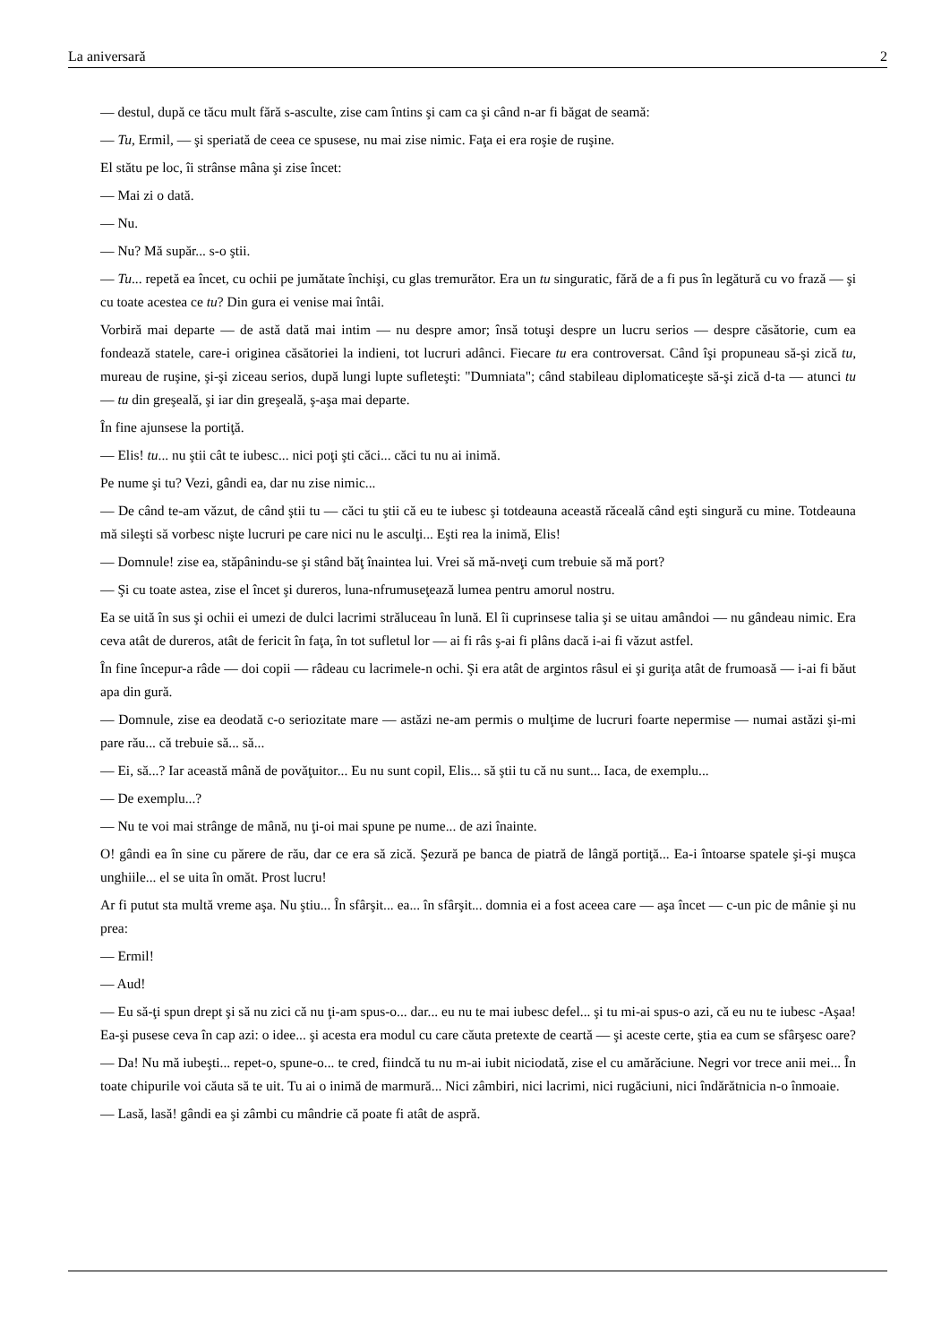La aniversară 2
— destul, după ce tăcu mult fără s-asculte, zise cam întins şi cam ca şi când n-ar fi băgat de seamă:
— Tu, Ermil, — şi speriată de ceea ce spusese, nu mai zise nimic. Faţa ei era roşie de ruşine.
El stătu pe loc, îi strânse mâna şi zise încet:
— Mai zi o dată.
— Nu.
— Nu? Mă supăr... s-o ştii.
— Tu... repetă ea încet, cu ochii pe jumătate închişi, cu glas tremurător. Era un tu singuratic, fără de a fi pus în legătură cu vo frază — şi cu toate acestea ce tu? Din gura ei venise mai întâi.
Vorbiră mai departe — de astă dată mai intim — nu despre amor; însă totuşi despre un lucru serios — despre căsătorie, cum ea fondează statele, care-i originea căsătoriei la indieni, tot lucruri adânci. Fiecare tu era controversat. Când îşi propuneau să-şi zică tu, mureau de ruşine, şi-şi ziceau serios, după lungi lupte sufleteşti: "Dumniata"; când stabileau diplomaticeşte să-şi zică d-ta — atunci tu — tu din greşeală, şi iar din greşeală, ş-aşa mai departe.
În fine ajunsese la portiţă.
— Elis! tu... nu ştii cât te iubesc... nici poţi şti căci... căci tu nu ai inimă.
Pe nume şi tu? Vezi, gândi ea, dar nu zise nimic...
— De când te-am văzut, de când ştii tu — căci tu ştii că eu te iubesc şi totdeauna această răceală când eşti singură cu mine. Totdeauna mă sileşti să vorbesc nişte lucruri pe care nici nu le asculţi... Eşti rea la inimă, Elis!
— Domnule! zise ea, stăpânindu-se şi stând băţ înaintea lui. Vrei să mă-nveţi cum trebuie să mă port?
— Şi cu toate astea, zise el încet şi dureros, luna-nfrumuseţează lumea pentru amorul nostru.
Ea se uită în sus şi ochii ei umezi de dulci lacrimi străluceau în lună. El îi cuprinsese talia şi se uitau amândoi — nu gândeau nimic. Era ceva atât de dureros, atât de fericit în faţa, în tot sufletul lor — ai fi râs ş-ai fi plâns dacă i-ai fi văzut astfel.
În fine începur-a râde — doi copii — râdeau cu lacrimele-n ochi. Şi era atât de argintos râsul ei şi guriţa atât de frumoasă — i-ai fi băut apa din gură.
— Domnule, zise ea deodată c-o seriozitate mare — astăzi ne-am permis o mulţime de lucruri foarte nepermise — numai astăzi şi-mi pare rău... că trebuie să... să...
— Ei, să...? Iar această mână de povăţuitor... Eu nu sunt copil, Elis... să ştii tu că nu sunt... Iaca, de exemplu...
— De exemplu...?
— Nu te voi mai strânge de mână, nu ţi-oi mai spune pe nume... de azi înainte.
O! gândi ea în sine cu părere de rău, dar ce era să zică. Şezură pe banca de piatră de lângă portiţă... Ea-i întoarse spatele şi-şi muşca unghiile... el se uita în omăt. Prost lucru!
Ar fi putut sta multă vreme aşa. Nu ştiu... În sfârşit... ea... în sfârşit... domnia ei a fost aceea care — aşa încet — c-un pic de mânie şi nu prea:
— Ermil!
— Aud!
— Eu să-ţi spun drept şi să nu zici că nu ţi-am spus-o... dar... eu nu te mai iubesc defel... şi tu mi-ai spus-o azi, că eu nu te iubesc -Aşaa! Ea-şi pusese ceva în cap azi: o idee... şi acesta era modul cu care căuta pretexte de ceartă — şi aceste certe, ştia ea cum se sfârşesc oare?
— Da! Nu mă iubeşti... repet-o, spune-o... te cred, fiindcă tu nu m-ai iubit niciodată, zise el cu amărăciune. Negri vor trece anii mei... În toate chipurile voi căuta să te uit. Tu ai o inimă de marmură... Nici zâmbiri, nici lacrimi, nici rugăciuni, nici îndărătnicia n-o înmoaie.
— Lasă, lasă! gândi ea şi zâmbi cu mândrie că poate fi atât de aspră.